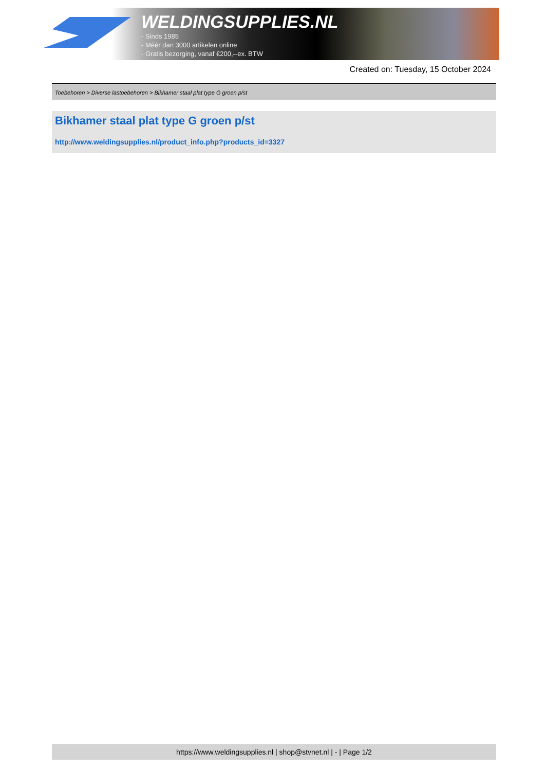WELDINGSUPPLIES.NL
- Sinds 1985
- Méér dan 3000 artikelen online
- Gratis bezorging, vanaf €200,--ex. BTW
Created on: Tuesday, 15 October 2024
Toebehoren > Diverse lastoebehoren > Bikhamer staal plat type G groen p/st
Bikhamer staal plat type G groen p/st
http://www.weldingsupplies.nl/product_info.php?products_id=3327
https://www.weldingsupplies.nl | shop@stvnet.nl | - | Page 1/2